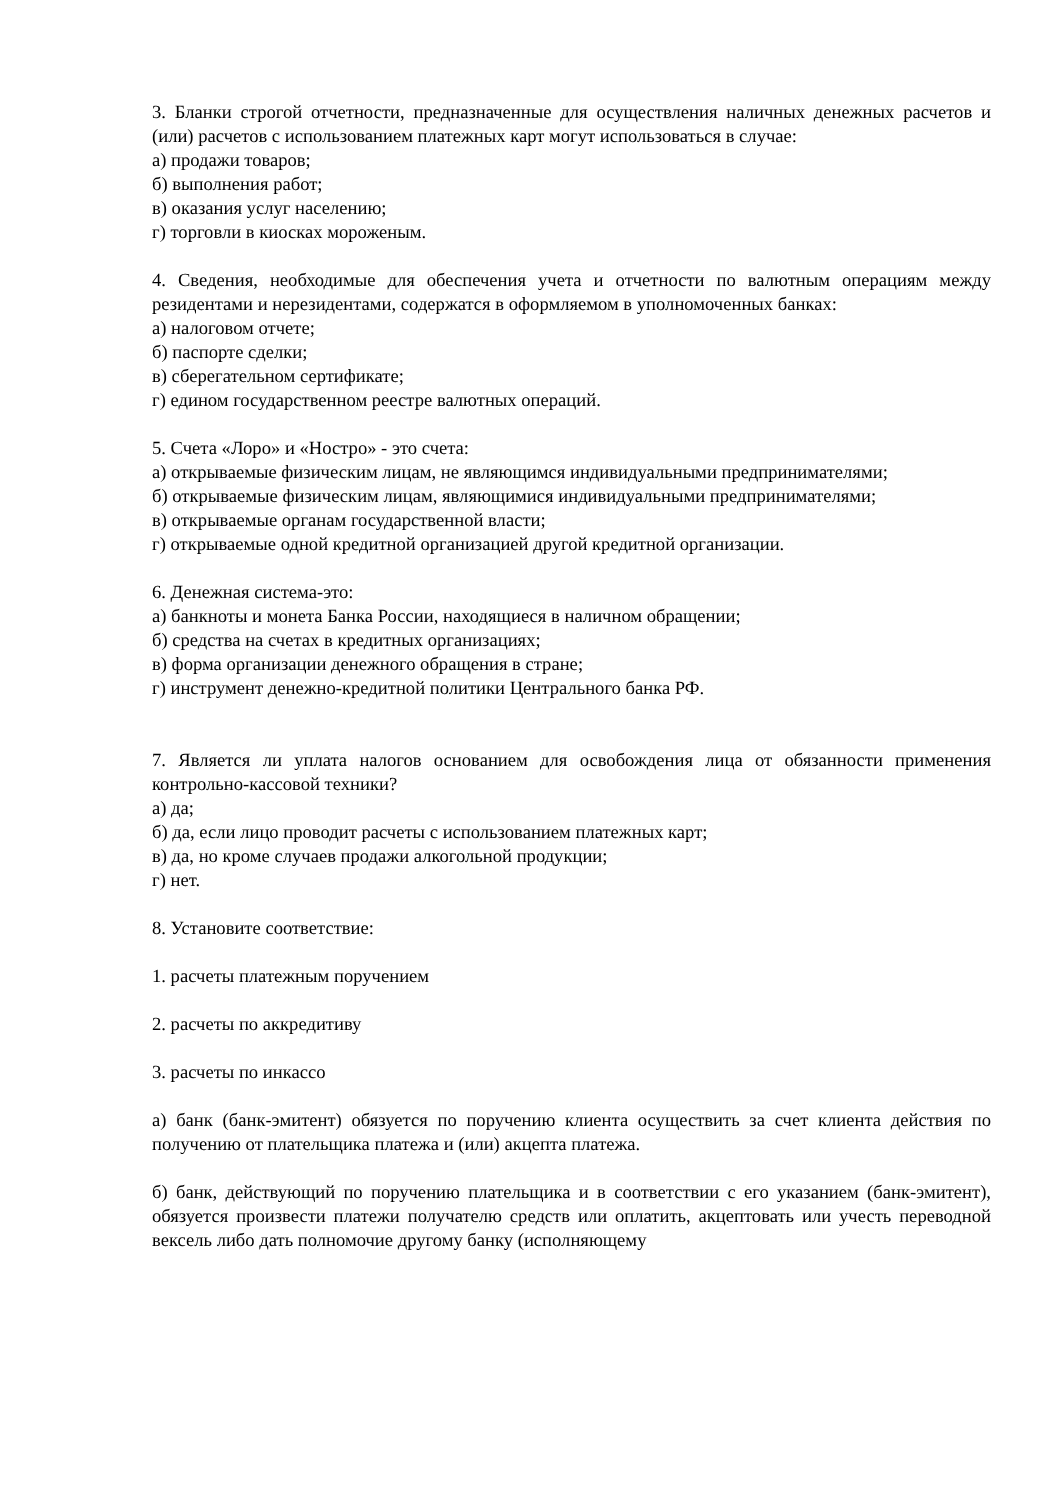3. Бланки строгой отчетности, предназначенные для осуществления наличных денежных расчетов и (или) расчетов с использованием платежных карт могут использоваться в случае:
а) продажи товаров;
б) выполнения работ;
в) оказания услуг населению;
г) торговли в киосках мороженым.
4. Сведения, необходимые для обеспечения учета и отчетности по валютным операциям между резидентами и нерезидентами, содержатся в оформляемом в уполномоченных банках:
а) налоговом отчете;
б) паспорте сделки;
в) сберегательном сертификате;
г) едином государственном реестре валютных операций.
5. Счета «Лоро» и «Ностро» - это счета:
а) открываемые физическим лицам, не являющимся индивидуальными предпринимателями;
б) открываемые физическим лицам, являющимися индивидуальными предпринимателями;
в) открываемые органам государственной власти;
г) открываемые одной кредитной организацией другой кредитной организации.
6. Денежная система-это:
а) банкноты и монета Банка России, находящиеся в наличном обращении;
б) средства на счетах в кредитных организациях;
в) форма организации денежного обращения в стране;
г) инструмент денежно-кредитной политики Центрального банка РФ.
7. Является ли уплата налогов основанием для освобождения лица от обязанности применения контрольно-кассовой техники?
а) да;
б) да, если лицо проводит расчеты с использованием платежных карт;
в) да, но кроме случаев продажи алкогольной продукции;
г) нет.
8. Установите соответствие:
1. расчеты платежным поручением
2. расчеты по аккредитиву
3. расчеты по инкассо
а) банк (банк-эмитент) обязуется по поручению клиента осуществить за счет клиента действия по получению от плательщика платежа и (или) акцепта платежа.
б) банк, действующий по поручению плательщика и в соответствии с его указанием (банк-эмитент), обязуется произвести платежи получателю средств или оплатить, акцептовать или учесть переводной вексель либо дать полномочие другому банку (исполняющему